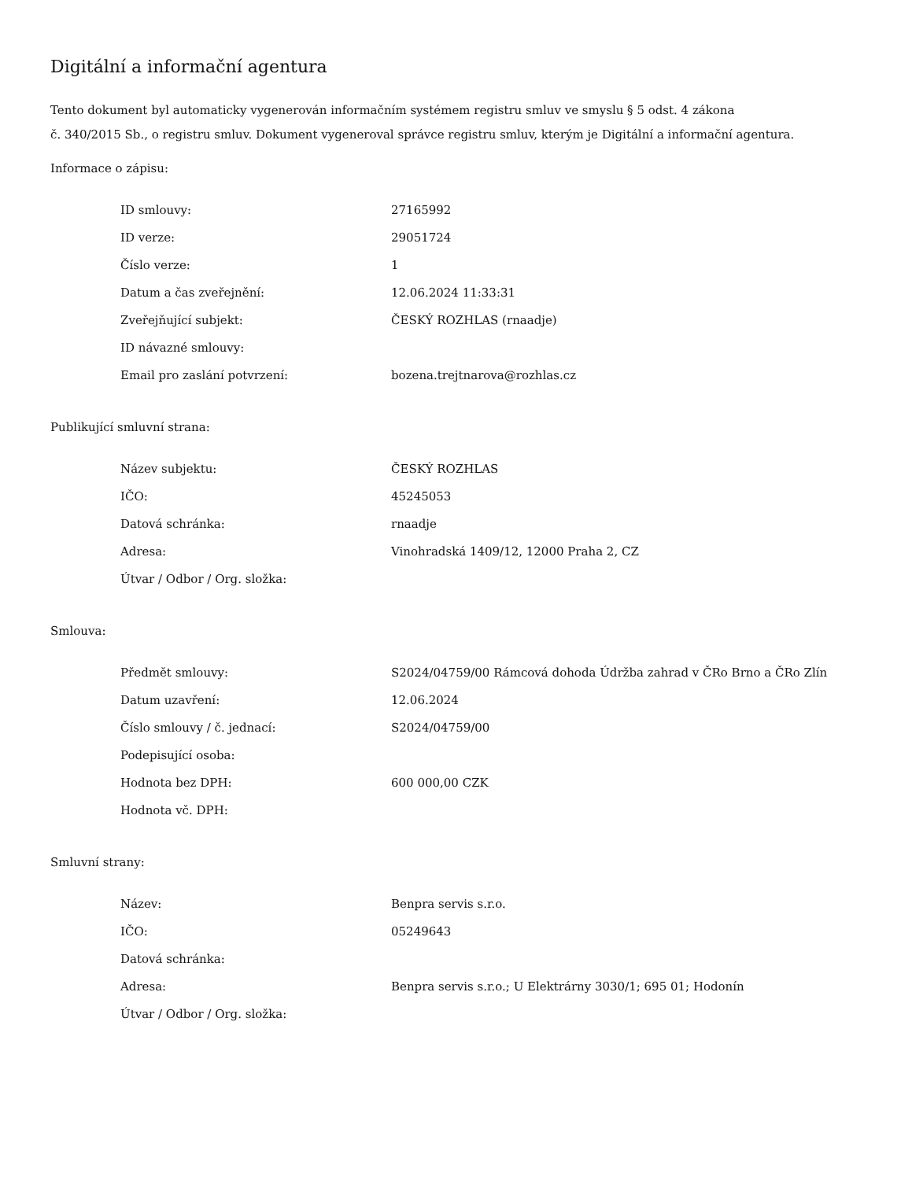Digitální a informační agentura
Tento dokument byl automaticky vygenerován informačním systémem registru smluv ve smyslu § 5 odst. 4 zákona
č. 340/2015 Sb., o registru smluv. Dokument vygeneroval správce registru smluv, kterým je Digitální a informační agentura.
Informace o zápisu:
| ID smlouvy: | 27165992 |
| ID verze: | 29051724 |
| Číslo verze: | 1 |
| Datum a čas zveřejnění: | 12.06.2024 11:33:31 |
| Zveřejňující subjekt: | ČESKÝ ROZHLAS (rnaadje) |
| ID návazné smlouvy: | |
| Email pro zaslání potvrzení: | bozena.trejtnarova@rozhlas.cz |
Publikující smluvní strana:
| Název subjektu: | ČESKÝ ROZHLAS |
| IČO: | 45245053 |
| Datová schránka: | rnaadje |
| Adresa: | Vinohradská 1409/12, 12000 Praha 2, CZ |
| Útvar / Odbor / Org. složka: | |
Smlouva:
| Předmět smlouvy: | S2024/04759/00 Rámcová dohoda Údržba zahrad v ČRo Brno a ČRo Zlín |
| Datum uzavření: | 12.06.2024 |
| Číslo smlouvy / č. jednací: | S2024/04759/00 |
| Podepisující osoba: | |
| Hodnota bez DPH: | 600 000,00 CZK |
| Hodnota vč. DPH: | |
Smluvní strany:
| Název: | Benpra servis s.r.o. |
| IČO: | 05249643 |
| Datová schránka: | |
| Adresa: | Benpra servis s.r.o.; U Elektrárny 3030/1; 695 01; Hodonín |
| Útvar / Odbor / Org. složka: | |